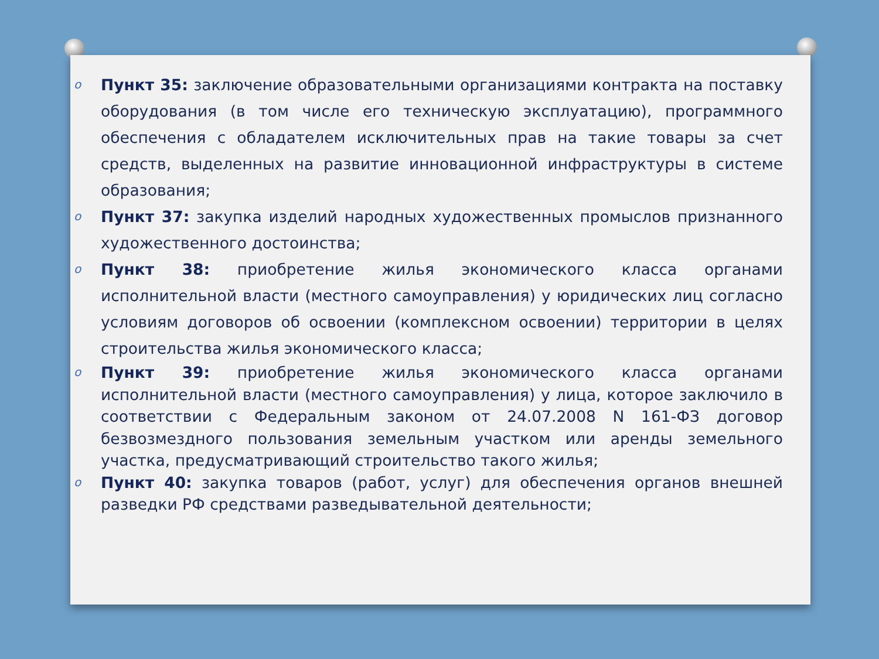o Пункт 35: заключение образовательными организациями контракта на поставку оборудования (в том числе его техническую эксплуатацию), программного обеспечения с обладателем исключительных прав на такие товары за счет средств, выделенных на развитие инновационной инфраструктуры в системе образования;
o Пункт 37: закупка изделий народных художественных промыслов признанного художественного достоинства;
o Пункт 38: приобретение жилья экономического класса органами исполнительной власти (местного самоуправления) у юридических лиц согласно условиям договоров об освоении (комплексном освоении) территории в целях строительства жилья экономического класса;
o Пункт 39: приобретение жилья экономического класса органами исполнительной власти (местного самоуправления) у лица, которое заключило в соответствии с Федеральным законом от 24.07.2008 N 161-ФЗ договор безвозмездного пользования земельным участком или аренды земельного участка, предусматривающий строительство такого жилья;
o Пункт 40: закупка товаров (работ, услуг) для обеспечения органов внешней разведки РФ средствами разведывательной деятельности;